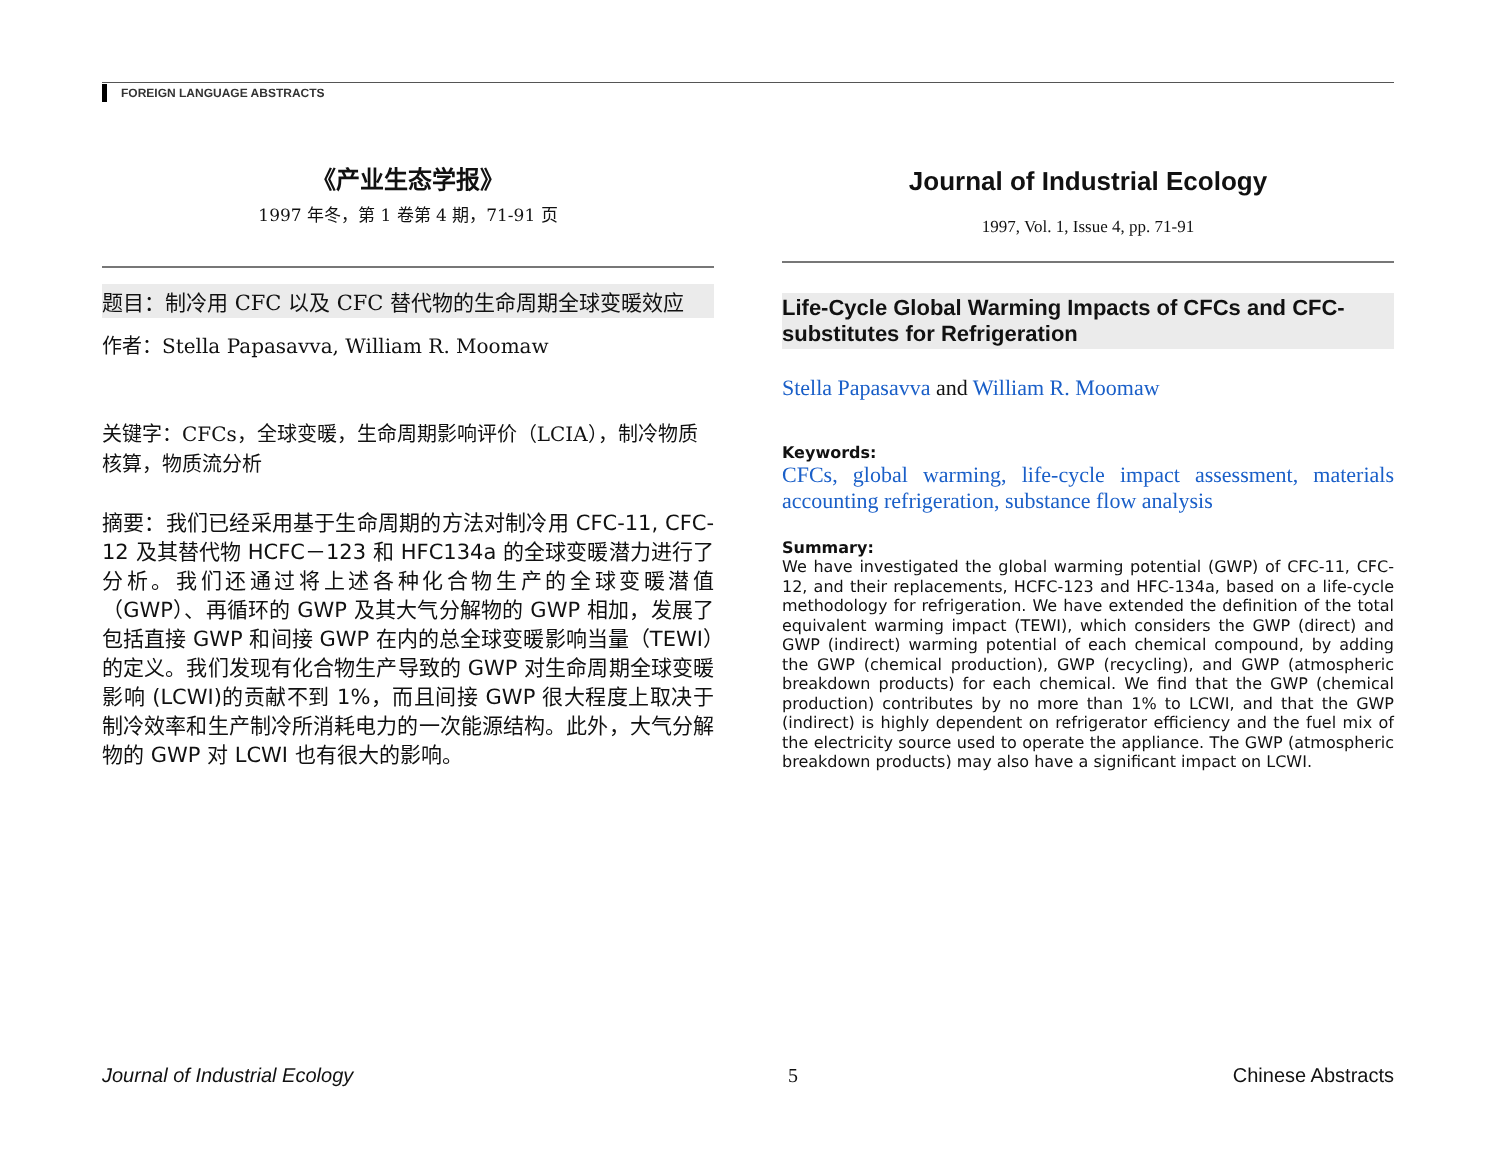FOREIGN LANGUAGE ABSTRACTS
《产业生态学报》
1997 年冬，第 1 卷第 4 期，71-91 页
题目：制冷用 CFC 以及 CFC 替代物的生命周期全球变暖效应
作者：Stella Papasavva, William R. Moomaw
关键字：CFCs，全球变暖，生命周期影响评价（LCIA），制冷物质核算，物质流分析
摘要：我们已经采用基于生命周期的方法对制冷用 CFC-11, CFC-12 及其替代物 HCFC－123 和 HFC134a 的全球变暖潜力进行了分析。我们还通过将上述各种化合物生产的全球变暖潜值（GWP）、再循环的 GWP 及其大气分解物的 GWP 相加，发展了包括直接 GWP 和间接 GWP 在内的总全球变暖影响当量（TEWI）的定义。我们发现有化合物生产导致的 GWP 对生命周期全球变暖影响 (LCWI)的贡献不到 1%，而且间接 GWP 很大程度上取决于制冷效率和生产制冷所消耗电力的一次能源结构。此外，大气分解物的 GWP 对 LCWI 也有很大的影响。
Journal of Industrial Ecology
1997, Vol. 1, Issue 4, pp. 71-91
Life-Cycle Global Warming Impacts of CFCs and CFC-substitutes for Refrigeration
Stella Papasavva and William R. Moomaw
Keywords:
CFCs, global warming, life-cycle impact assessment, materials accounting refrigeration, substance flow analysis
Summary:
We have investigated the global warming potential (GWP) of CFC-11, CFC-12, and their replacements, HCFC-123 and HFC-134a, based on a life-cycle methodology for refrigeration. We have extended the definition of the total equivalent warming impact (TEWI), which considers the GWP (direct) and GWP (indirect) warming potential of each chemical compound, by adding the GWP (chemical production), GWP (recycling), and GWP (atmospheric breakdown products) for each chemical. We find that the GWP (chemical production) contributes by no more than 1% to LCWI, and that the GWP (indirect) is highly dependent on refrigerator efficiency and the fuel mix of the electricity source used to operate the appliance. The GWP (atmospheric breakdown products) may also have a significant impact on LCWI.
Journal of Industrial Ecology 5 Chinese Abstracts